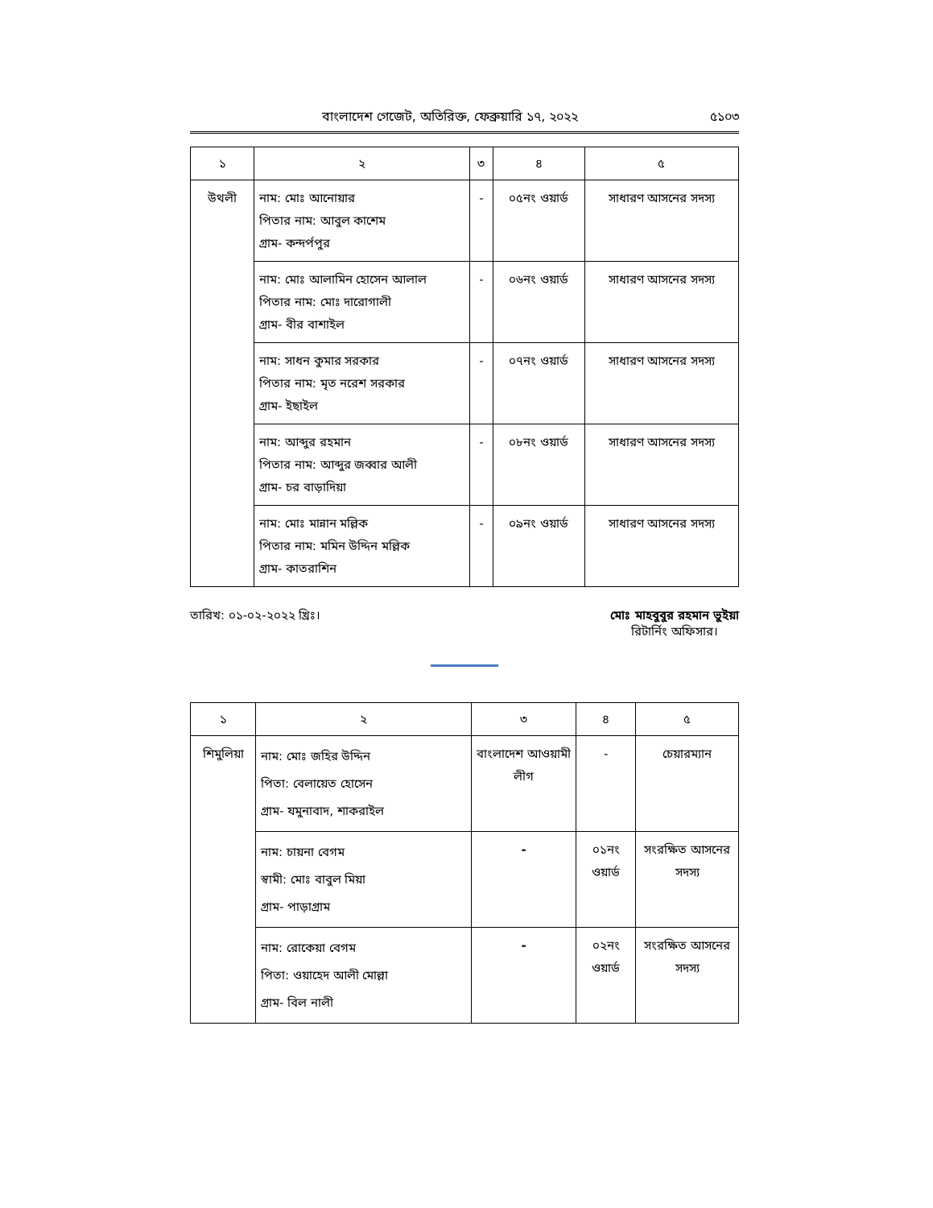বাংলাদেশ গেজেট, অতিরিক্ত, ফেব্রুয়ারি ১৭, ২০২২ ৫১০৩
| ১ | ২ | ৩ | ৪ | ৫ |
| --- | --- | --- | --- | --- |
| উথলী | নাম: মোঃ আনোয়ার পিতার নাম: আবুল কাশেম গ্রাম- কন্দর্পপুর | - | ০৫নং ওয়ার্ড | সাধারণ আসনের সদস্য |
| | নাম: মোঃ আলামিন হোসেন আলাল পিতার নাম: মোঃ দারোগালী গ্রাম- বীর বাশাইল | - | ০৬নং ওয়ার্ড | সাধারণ আসনের সদস্য |
| | নাম: সাধন কুমার সরকার পিতার নাম: মৃত নরেশ সরকার গ্রাম- ইছাইল | - | ০৭নং ওয়ার্ড | সাধারণ আসনের সদস্য |
| | নাম: আব্দুর রহমান পিতার নাম: আব্দুর জব্বার আলী গ্রাম- চর বাড়াদিয়া | - | ০৮নং ওয়ার্ড | সাধারণ আসনের সদস্য |
| | নাম: মোঃ মান্নান মল্লিক পিতার নাম: মমিন উদ্দিন মল্লিক গ্রাম- কাতরাশিন | - | ০৯নং ওয়ার্ড | সাধারণ আসনের সদস্য |
তারিখ: ০১-০২-২০২২ খ্রিঃ। মোঃ মাহবুবুর রহমান ভুইয়া
রিটার্নিং অফিসার।
| ১ | ২ | ৩ | ৪ | ৫ |
| --- | --- | --- | --- | --- |
| শিমুলিয়া | নাম: মোঃ জহির উদ্দিন পিতা: বেলায়েত হোসেন গ্রাম- যমুনাবাদ, শাকরাইল | বাংলাদেশ আওয়ামী লীগ | - | চেয়ারম্যান |
| | নাম: চায়না বেগম স্বামী: মোঃ বাবুল মিয়া গ্রাম- পাড়াগ্রাম | - | ০১নং ওয়ার্ড | সংরক্ষিত আসনের সদস্য |
| | নাম: রোকেয়া বেগম পিতা: ওয়াহেদ আলী মোল্লা গ্রাম- বিল নালী | - | ০২নং ওয়ার্ড | সংরক্ষিত আসনের সদস্য |